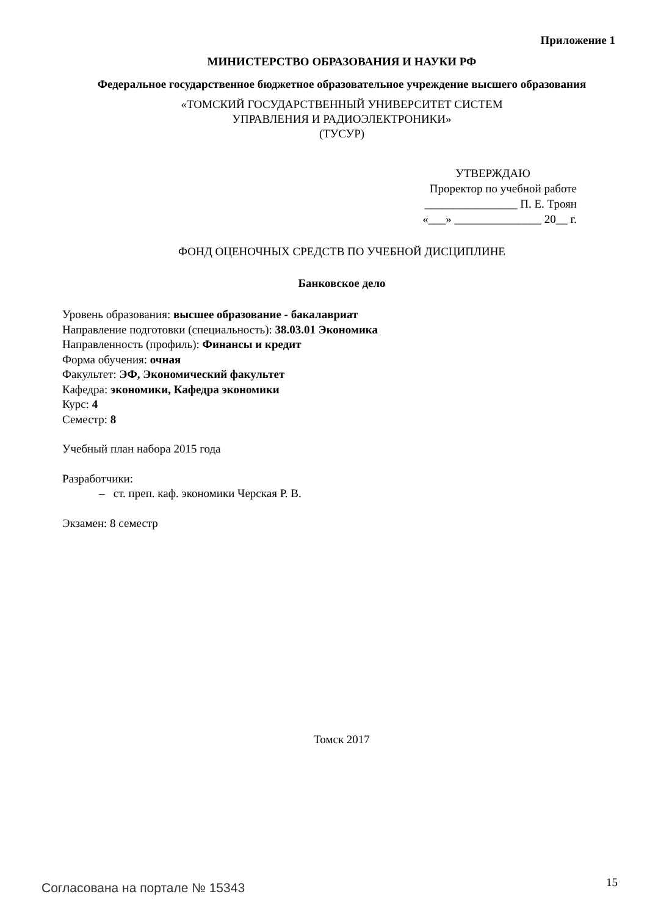Приложение 1
МИНИСТЕРСТВО ОБРАЗОВАНИЯ И НАУКИ РФ
Федеральное государственное бюджетное образовательное учреждение высшего образования
«ТОМСКИЙ ГОСУДАРСТВЕННЫЙ УНИВЕРСИТЕТ СИСТЕМ
УПРАВЛЕНИЯ И РАДИОЭЛЕКТРОНИКИ»
(ТУСУР)
УТВЕРЖДАЮ
Проректор по учебной работе
________________ П. Е. Троян
«___» _______________ 20__ г.
ФОНД ОЦЕНОЧНЫХ СРЕДСТВ ПО УЧЕБНОЙ ДИСЦИПЛИНЕ
Банковское дело
Уровень образования: высшее образование - бакалавриат
Направление подготовки (специальность): 38.03.01 Экономика
Направленность (профиль): Финансы и кредит
Форма обучения: очная
Факультет: ЭФ, Экономический факультет
Кафедра: экономики, Кафедра экономики
Курс: 4
Семестр: 8
Учебный план набора 2015 года
Разработчики:
– ст. преп. каф. экономики Черская Р. В.
Экзамен: 8 семестр
Томск 2017
Согласована на портале № 15343 15